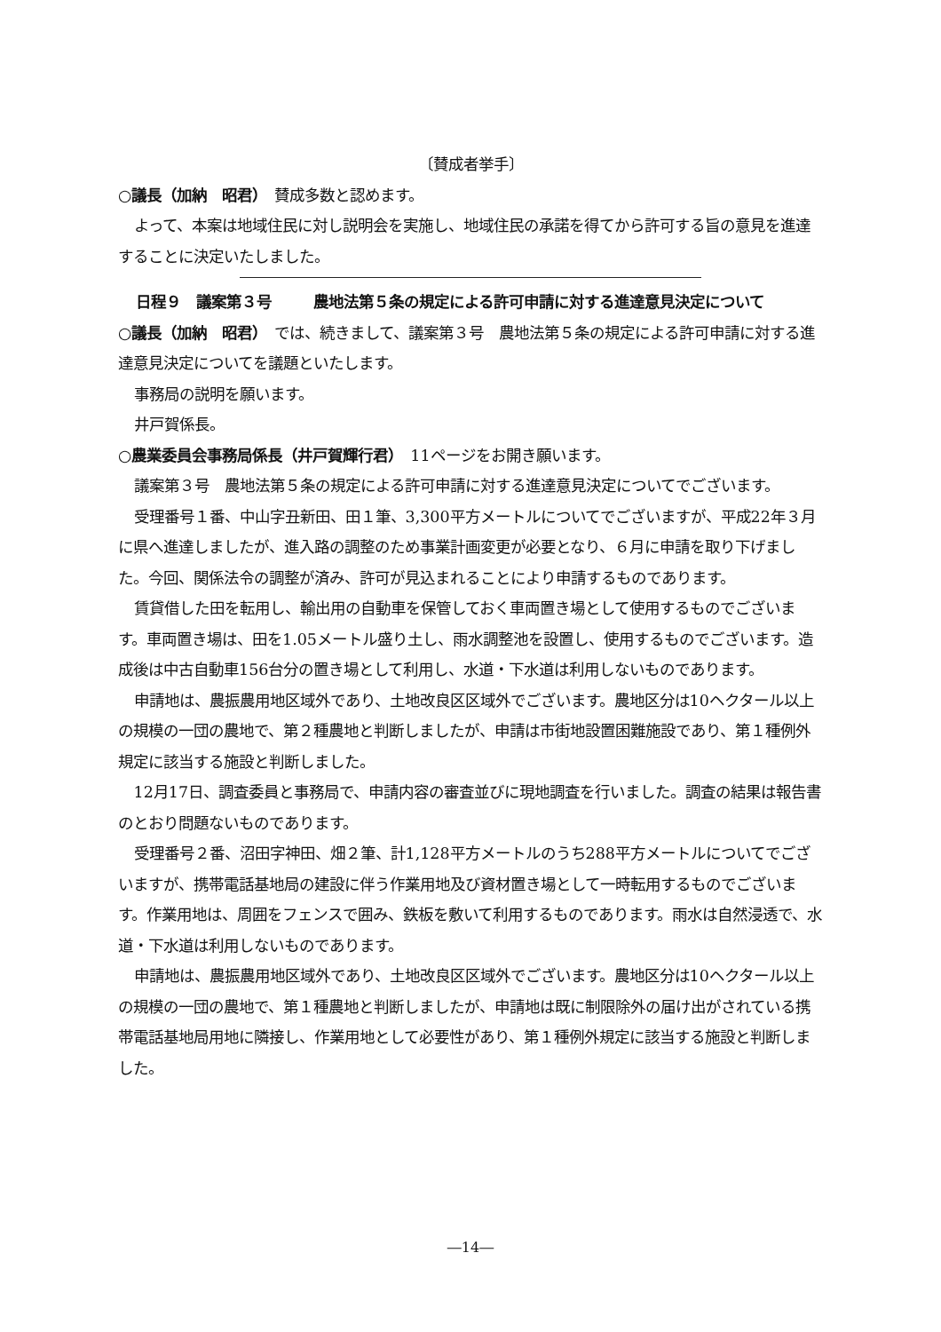〔賛成者挙手〕
○議長（加納　昭君）　賛成多数と認めます。
よって、本案は地域住民に対し説明会を実施し、地域住民の承諾を得てから許可する旨の意見を進達することに決定いたしました。
日程９　議案第３号 農地法第５条の規定による許可申請に対する進達意見決定について
○議長（加納　昭君）　では、続きまして、議案第３号　農地法第５条の規定による許可申請に対する進達意見決定についてを議題といたします。
事務局の説明を願います。
井戸賀係長。
○農業委員会事務局係長（井戸賀輝行君）　11ページをお開き願います。
議案第３号　農地法第５条の規定による許可申請に対する進達意見決定についてでございます。
受理番号１番、中山字丑新田、田１筆、3,300平方メートルについてでございますが、平成22年３月に県へ進達しましたが、進入路の調整のため事業計画変更が必要となり、６月に申請を取り下げました。今回、関係法令の調整が済み、許可が見込まれることにより申請するものであります。
賃貸借した田を転用し、輸出用の自動車を保管しておく車両置き場として使用するものでございます。車両置き場は、田を1.05メートル盛り土し、雨水調整池を設置し、使用するものでございます。造成後は中古自動車156台分の置き場として利用し、水道・下水道は利用しないものであります。
申請地は、農振農用地区域外であり、土地改良区区域外でございます。農地区分は10ヘクタール以上の規模の一団の農地で、第２種農地と判断しましたが、申請は市街地設置困難施設であり、第１種例外規定に該当する施設と判断しました。
12月17日、調査委員と事務局で、申請内容の審査並びに現地調査を行いました。調査の結果は報告書のとおり問題ないものであります。
受理番号２番、沼田字神田、畑２筆、計1,128平方メートルのうち288平方メートルについてでございますが、携帯電話基地局の建設に伴う作業用地及び資材置き場として一時転用するものでございます。作業用地は、周囲をフェンスで囲み、鉄板を敷いて利用するものであります。雨水は自然浸透で、水道・下水道は利用しないものであります。
申請地は、農振農用地区域外であり、土地改良区区域外でございます。農地区分は10ヘクタール以上の規模の一団の農地で、第１種農地と判断しましたが、申請地は既に制限除外の届け出がされている携帯電話基地局用地に隣接し、作業用地として必要性があり、第１種例外規定に該当する施設と判断しました。
―14―